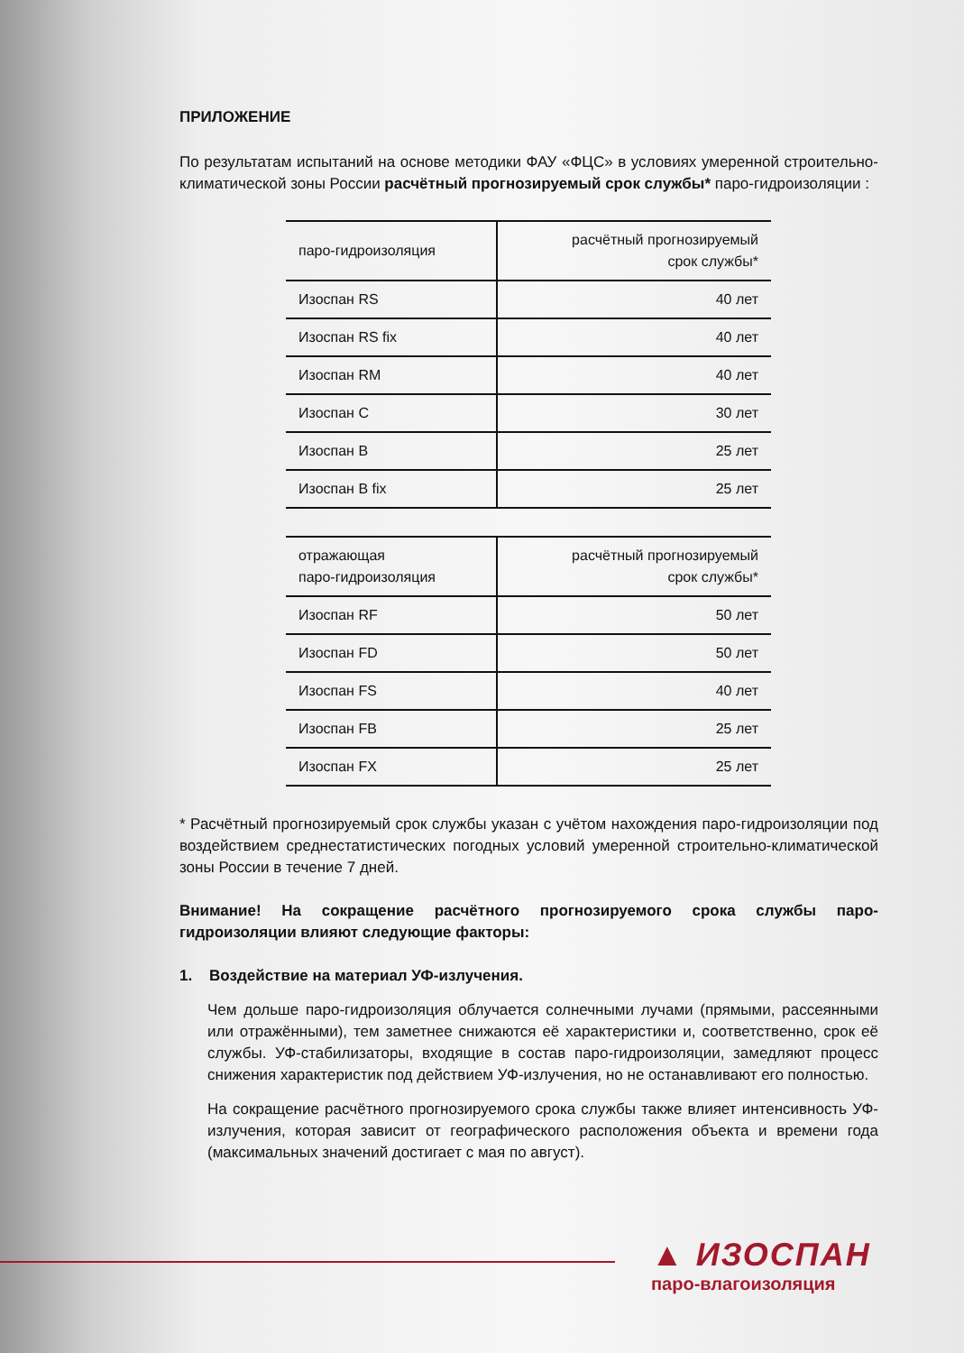ПРИЛОЖЕНИЕ
По результатам испытаний на основе методики ФАУ «ФЦС» в условиях умеренной строительно-климатической зоны России расчётный прогнозируемый срок службы* паро-гидроизоляции :
| паро-гидроизоляция | расчётный прогнозируемый срок службы* |
| Изоспан RS | 40 лет |
| Изоспан RS fix | 40 лет |
| Изоспан RM | 40 лет |
| Изоспан C | 30 лет |
| Изоспан B | 25 лет |
| Изоспан B fix | 25 лет |
| отражающая паро-гидроизоляция | расчётный прогнозируемый срок службы* |
| Изоспан RF | 50 лет |
| Изоспан FD | 50 лет |
| Изоспан FS | 40 лет |
| Изоспан FB | 25 лет |
| Изоспан FX | 25 лет |
* Расчётный прогнозируемый срок службы указан с учётом нахождения паро-гидроизоляции под воздействием среднестатистических погодных условий умеренной строительно-климатической зоны России в течение 7 дней.
Внимание! На сокращение расчётного прогнозируемого срока службы паро-гидроизоляции влияют следующие факторы:
1. Воздействие на материал УФ-излучения.
Чем дольше паро-гидроизоляция облучается солнечными лучами (прямыми, рассеянными или отражёнными), тем заметнее снижаются её характеристики и, соответственно, срок её службы. УФ-стабилизаторы, входящие в состав паро-гидроизоляции, замедляют процесс снижения характеристик под действием УФ-излучения, но не останавливают его полностью.
На сокращение расчётного прогнозируемого срока службы также влияет интенсивность УФ-излучения, которая зависит от географического расположения объекта и времени года (максимальных значений достигает с мая по август).
▲ ИЗОСПАН
паро-влагоизоляция